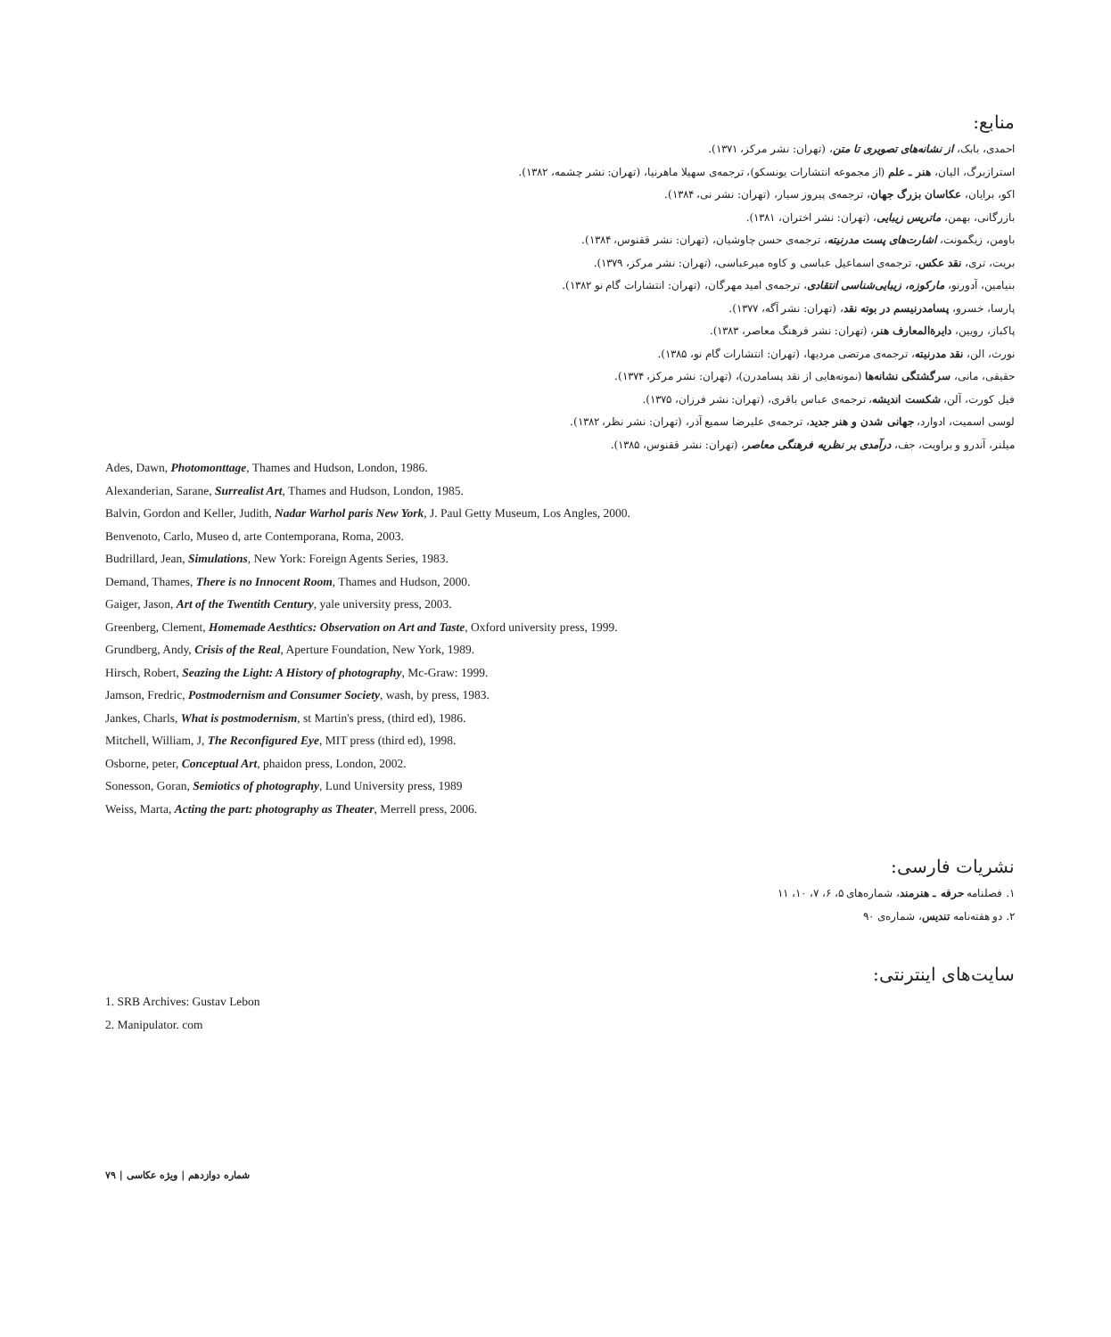منابع:
احمدی، بابک، از نشانه‌های تصویری تا متن، (تهران: نشر مرکز، ۱۳۷۱).
استرازبرگ، الیان، هنر ـ علم (از مجموعه انتشارات یونسکو)، ترجمه‌ی سهیلا ماهرنیا، (تهران: نشر چشمه، ۱۳۸۲).
اکو، برایان، عکاسان بزرگ جهان، ترجمه‌ی پیروز سیار، (تهران: نشر نی، ۱۳۸۴).
بازرگانی، بهمن، ماتریس زیبایی، (تهران: نشر اختران، ۱۳۸۱).
باومن، زیگمونت، اشارت‌های پست مدرنیته، ترجمه‌ی حسن چاوشیان، (تهران: نشر ققنوس، ۱۳۸۴).
بریت، تری، نقد عکس، ترجمه‌ی اسماعیل عباسی و کاوه میرعباسی، (تهران: نشر مرکز، ۱۳۷۹).
بنیامین، آدورنو، مارکوزه، زیبایی‌شناسی انتقادی، ترجمه‌ی امید مهرگان، (تهران: انتشارات گام نو ۱۳۸۲).
پارسا، خسرو، پسامدرنیسم در بوته نقد، (تهران: نشر آگه، ۱۳۷۷).
پاکباز، رویین، دایرةالمعارف هنر، (تهران: نشر فرهنگ معاصر، ۱۳۸۳).
نورث، الن، نقد مدرنیته، ترجمه‌ی مرتضی مردیها، (تهران: انتشارات گام نو، ۱۳۸۵).
حقیقی، مانی، سرگشتگی نشانه‌ها (نمونه‌هایی از نقد پسامدرن)، (تهران: نشر مرکز، ۱۳۷۴).
فیل کورت، آلن، شکست اندیشه، ترجمه‌ی عباس باقری، (تهران: نشر فرزان، ۱۳۷۵).
لوسی اسمیت، ادوارد، جهانی شدن و هنر جدید، ترجمه‌ی علیرضا سمیع آذر، (تهران: نشر نظر، ۱۳۸۲).
میلنر، آندرو و براویت، جف، درآمدی بر نظریه فرهنگی معاصر، (تهران: نشر ققنوس، ۱۳۸۵).
Ades, Dawn, Photomonttage, Thames and Hudson, London, 1986.
Alexanderian, Sarane, Surrealist Art, Thames and Hudson, London, 1985.
Balvin, Gordon and Keller, Judith, Nadar Warhol paris New York, J. Paul Getty Museum, Los Angles, 2000.
Benvenoto, Carlo, Museo d, arte Contemporana, Roma, 2003.
Budrillard, Jean, Simulations, New York: Foreign Agents Series, 1983.
Demand, Thames, There is no Innocent Room, Thames and Hudson, 2000.
Gaiger, Jason, Art of the Twentith Century, yale university press, 2003.
Greenberg, Clement, Homemade Aesthtics: Observation on Art and Taste, Oxford university press, 1999.
Grundberg, Andy, Crisis of the Real, Aperture Foundation, New York, 1989.
Hirsch, Robert, Seazing the Light: A History of photography, Mc-Graw: 1999.
Jamson, Fredric, Postmodernism and Consumer Society, wash, by press, 1983.
Jankes, Charls, What is postmodernism, st Martin's press, (third ed), 1986.
Mitchell, William, J, The Reconfigured Eye, MIT press (third ed), 1998.
Osborne, peter, Conceptual Art, phaidon press, London, 2002.
Sonesson, Goran, Semiotics of photography, Lund University press, 1989
Weiss, Marta, Acting the part: photography as Theater, Merrell press, 2006.
نشریات فارسی:
۱. فصلنامه حرفه ـ هنرمند، شماره‌های ۵، ۶، ۷، ۱۰، ۱۱
۲. دو هفته‌نامه تندیس، شماره‌ی ۹۰
سایت‌های اینترنتی:
1. SRB Archives: Gustav Lebon
2. Manipulator. com
شماره دوازدهم | ویژه عکاسی | ۷۹